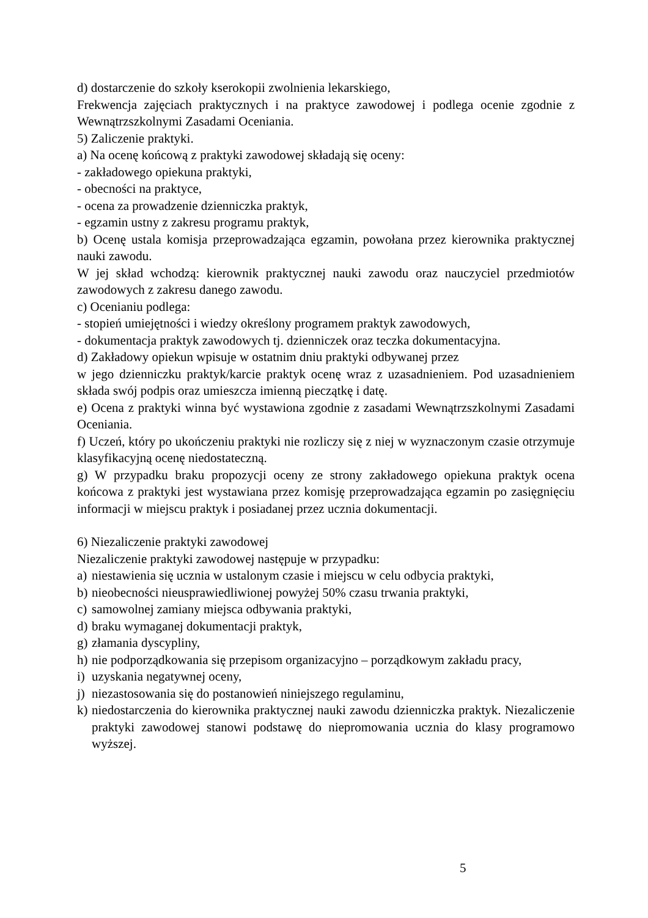d) dostarczenie do szkoły kserokopii zwolnienia lekarskiego,
Frekwencja zajęciach praktycznych i na praktyce zawodowej i podlega ocenie zgodnie z Wewnątrzszkolnymi Zasadami Oceniania.
5) Zaliczenie praktyki.
a) Na ocenę końcową z praktyki zawodowej składają się oceny:
- zakładowego opiekuna praktyki,
- obecności na praktyce,
- ocena za prowadzenie dzienniczka praktyk,
- egzamin ustny z zakresu programu praktyk,
b) Ocenę ustala komisja przeprowadzająca egzamin, powołana przez kierownika praktycznej nauki zawodu.
W jej skład wchodzą: kierownik praktycznej nauki zawodu oraz nauczyciel przedmiotów zawodowych z zakresu danego zawodu.
c) Ocenianiu podlega:
- stopień umiejętności i wiedzy określony programem praktyk zawodowych,
- dokumentacja praktyk zawodowych tj. dzienniczek oraz teczka dokumentacyjna.
d) Zakładowy opiekun wpisuje w ostatnim dniu praktyki odbywanej przez
w jego dzienniczku praktyk/karcie praktyk ocenę wraz z uzasadnieniem. Pod uzasadnieniem składa swój podpis oraz umieszcza imienną pieczątkę i datę.
e) Ocena z praktyki winna być wystawiona zgodnie z zasadami Wewnątrzszkolnymi Zasadami Oceniania.
f) Uczeń, który po ukończeniu praktyki nie rozliczy się z niej w wyznaczonym czasie otrzymuje klasyfikacyjną ocenę niedostateczną.
g) W przypadku braku propozycji oceny ze strony zakładowego opiekuna praktyk ocena końcowa z praktyki jest wystawiana przez komisję przeprowadzająca egzamin po zasięgnięciu informacji w miejscu praktyk i posiadanej przez ucznia dokumentacji.
6) Niezaliczenie praktyki zawodowej
Niezaliczenie praktyki zawodowej następuje w przypadku:
a) niestawienia się ucznia w ustalonym czasie i miejscu w celu odbycia praktyki,
b) nieobecności nieusprawiedliwionej powyżej 50% czasu trwania praktyki,
c) samowolnej zamiany miejsca odbywania praktyki,
d) braku wymaganej dokumentacji praktyk,
g) złamania dyscypliny,
h) nie podporządkowania się przepisom organizacyjno – porządkowym zakładu pracy,
i) uzyskania negatywnej oceny,
j) niezastosowania się do postanowień niniejszego regulaminu,
k) niedostarczenia do kierownika praktycznej nauki zawodu dzienniczka praktyk. Niezaliczenie praktyki zawodowej stanowi podstawę do niepromowania ucznia do klasy programowo wyższej.
5